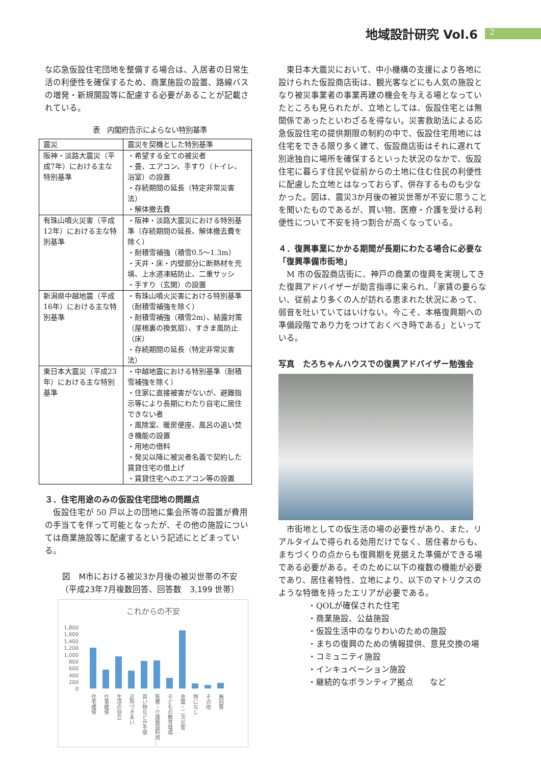地域設計研究 Vol.6 2
な応急仮設住宅団地を整備する場合は、入居者の日常生活の利便性を確保するため、商業施設の設置、路線バスの増発・新規開設等に配慮する必要があることが記載されている。
表　内閣府告示によらない特別基準
| 震災 | 震災を契機とした特別基準 |
| --- | --- |
| 阪神・淡路大震災（平成7年）における主な特別基準 | ・希望する全ての被災者 ・畳、エアコン、手すり（トイレ、浴室）の設置 ・存続期間の延長（特定非常災害法） ・解体撤去費 |
| 有珠山噴火災害（平成12年）における主な特別基準 | ・阪神・淡路大震災における特別基準（存続期間の延長、解体撤去費を除く） ・耐積雪補強（積雪0.5～1.3m） ・天井・床・内壁部分に断熱材を充填、上水道凍結防止、二重サッシ ・手すり（玄関）の設置 |
| 新潟県中越地震（平成16年）における主な特別基準 | ・有珠山噴火災害における特別基準（耐積雪補強を除く） ・耐積雪補強（積雪2m）、結露対策（屋根裏の換気扇）、すきま風防止（床） ・存続期間の延長（特定非常災害法） |
| 東日本大震災（平成23年）における主な特別基準 | ・中越地震における特別基準（耐積雪補強を除く） ・住家に直接被害がないが、避難指示等により長期にわたり自宅に居住できない者 ・風除室、暖房便座、風呂の追い焚き機能の設置 ・用地の借料 ・発災以降に被災者名義で契約した賃貸住宅の借上げ ・賃貸住宅へのエアコン等の設置 |
３．住宅用途のみの仮設住宅団地の問題点
　仮設住宅が 50 戸以上の団地に集会所等の設置が費用の手当てを伴って可能となったが、その他の施設については商業施設等に配慮するという記述にとどまっている。
図　M市における被災3か月後の被災世帯の不安
（平成23年7月複数回答、回答数　3,199 世帯）
これからの不安
1,800
1,600
1,400
1,200
1,000
800
600
400
200
0
住宅確保
仕事確保
生活の自立
近所づきあい
買い物などが不便
医療・介護施設利用…
子どもの教育環境
余震・二次災害
特になし
その他
無回答
　東日本大震災において、中小機構の支援により各地に設けられた仮設商店街は、観光客などにも人気の施設となり被災事業者の事業再建の機会を与える場となっていたところも見られたが、立地としては、仮設住宅とは無関係であったといわざるを得ない。災害救助法による応急仮設住宅の提供期限の制約の中で、仮設住宅用地には住宅をできる限り多く建て、仮設商店街はそれに遅れて別途独自に場所を確保するといった状況のなかで、仮設住宅に暮らす住民や従前からの土地に住む住民の利便性に配慮した立地とはなっておらず、併存するものも少なかった。図は、震災3か月後の被災世帯が不安に思うことを聞いたものであるが、買い物、医療・介護を受ける利便性について不安を持つ割合が高くなっている。
４．復興事業にかかる期間が長期にわたる場合に必要な「復興準備市街地」
　M 市の仮設商店街に、神戸の商業の復興を実現してきた復興アドバイザーが助言指導に来られ、「家賃の要らない、従前より多くの人が訪れる恵まれた状況にあって、弱音を吐いていてはいけない。今こそ、本格復興期への準備段階であり力をつけておくべき時である」といっている。
写真　たろちゃんハウスでの復興アドバイザー勉強会
　市街地としての仮生活の場の必要性があり、また、リアルタイムで得られる効用だけでなく、居住者からも、まちづくりの点からも復興期を見据えた準備ができる場である必要がある。そのために以下の複数の機能が必要であり、居住者特性、立地により、以下のマトリクスのような特徴を持ったエリアが必要である。
・QOLが確保された住宅
・商業施設、公益施設
・仮設生活中のなりわいのための施設
・まちの復興のための情報提供、意見交換の場
・コミュニティ施設
・インキュベーション施設
・継続的なボランティア拠点　　など